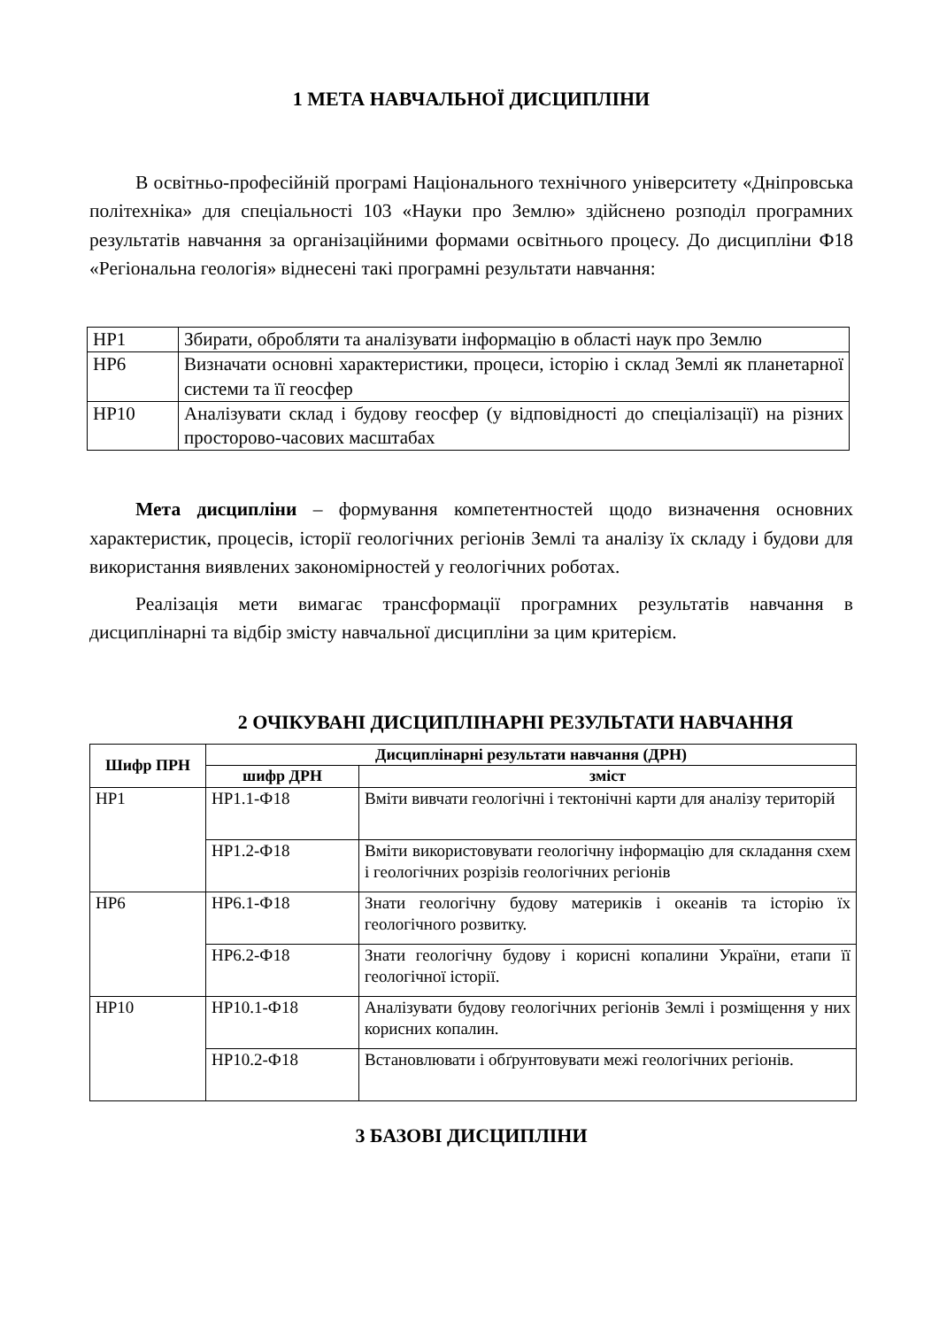1 МЕТА НАВЧАЛЬНОЇ ДИСЦИПЛІНИ
В освітньо-професійній програмі Національного технічного університету «Дніпровська політехніка» для спеціальності 103 «Науки про Землю» здійснено розподіл програмних результатів навчання за організаційними формами освітнього процесу. До дисципліни Ф18 «Регіональна геологія» віднесені такі програмні результати навчання:
| НР1 | Збирати, обробляти та аналізувати інформацію в області наук про Землю |
| НР6 | Визначати основні характеристики, процеси, історію і склад Землі як планетарної системи та її геосфер |
| НР10 | Аналізувати склад і будову геосфер (у відповідності до спеціалізації) на різних просторово-часових масштабах |
Мета дисципліни – формування компетентностей щодо визначення основних характеристик, процесів, історії геологічних регіонів Землі та аналізу їх складу і будови для використання виявлених закономірностей у геологічних роботах.
Реалізація мети вимагає трансформації програмних результатів навчання в дисциплінарні та відбір змісту навчальної дисципліни за цим критерієм.
2 ОЧІКУВАНІ ДИСЦИПЛІНАРНІ РЕЗУЛЬТАТИ НАВЧАННЯ
| Шифр ПРН | Дисциплінарні результати навчання (ДРН) | |
| --- | --- | --- |
| | шифр ДРН | зміст |
| НР1 | НР1.1-Ф18 | Вміти вивчати геологічні і тектонічні карти для аналізу територій |
| | НР1.2-Ф18 | Вміти використовувати геологічну інформацію для складання схем і геологічних розрізів геологічних регіонів |
| НР6 | НР6.1-Ф18 | Знати геологічну будову материків і океанів та історію їх геологічного розвитку. |
| | НР6.2-Ф18 | Знати геологічну будову і корисні копалини України, етапи її геологічної історії. |
| НР10 | НР10.1-Ф18 | Аналізувати будову геологічних регіонів Землі і розміщення у них корисних копалин. |
| | НР10.2-Ф18 | Встановлювати і обґрунтовувати межі геологічних регіонів. |
3 БАЗОВІ ДИСЦИПЛІНИ